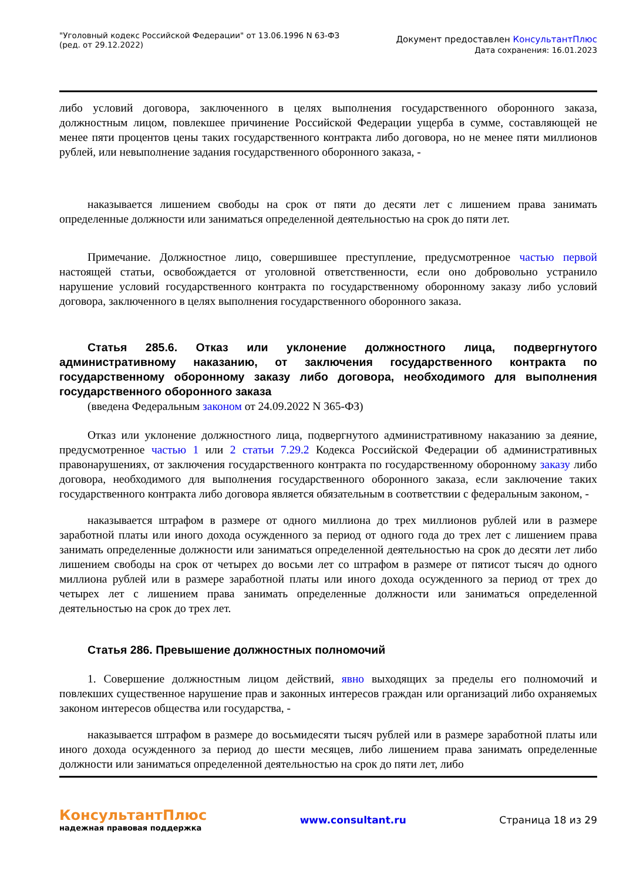"Уголовный кодекс Российской Федерации" от 13.06.1996 N 63-ФЗ
(ред. от 29.12.2022)
Документ предоставлен КонсультантПлюс
Дата сохранения: 16.01.2023
либо условий договора, заключенного в целях выполнения государственного оборонного заказа, должностным лицом, повлекшее причинение Российской Федерации ущерба в сумме, составляющей не менее пяти процентов цены таких государственного контракта либо договора, но не менее пяти миллионов рублей, или невыполнение задания государственного оборонного заказа, -
наказывается лишением свободы на срок от пяти до десяти лет с лишением права занимать определенные должности или заниматься определенной деятельностью на срок до пяти лет.
Примечание. Должностное лицо, совершившее преступление, предусмотренное частью первой настоящей статьи, освобождается от уголовной ответственности, если оно добровольно устранило нарушение условий государственного контракта по государственному оборонному заказу либо условий договора, заключенного в целях выполнения государственного оборонного заказа.
Статья 285.6. Отказ или уклонение должностного лица, подвергнутого административному наказанию, от заключения государственного контракта по государственному оборонному заказу либо договора, необходимого для выполнения государственного оборонного заказа
(введена Федеральным законом от 24.09.2022 N 365-ФЗ)
Отказ или уклонение должностного лица, подвергнутого административному наказанию за деяние, предусмотренное частью 1 или 2 статьи 7.29.2 Кодекса Российской Федерации об административных правонарушениях, от заключения государственного контракта по государственному оборонному заказу либо договора, необходимого для выполнения государственного оборонного заказа, если заключение таких государственного контракта либо договора является обязательным в соответствии с федеральным законом, -
наказывается штрафом в размере от одного миллиона до трех миллионов рублей или в размере заработной платы или иного дохода осужденного за период от одного года до трех лет с лишением права занимать определенные должности или заниматься определенной деятельностью на срок до десяти лет либо лишением свободы на срок от четырех до восьми лет со штрафом в размере от пятисот тысяч до одного миллиона рублей или в размере заработной платы или иного дохода осужденного за период от трех до четырех лет с лишением права занимать определенные должности или заниматься определенной деятельностью на срок до трех лет.
Статья 286. Превышение должностных полномочий
1. Совершение должностным лицом действий, явно выходящих за пределы его полномочий и повлекших существенное нарушение прав и законных интересов граждан или организаций либо охраняемых законом интересов общества или государства, -
наказывается штрафом в размере до восьмидесяти тысяч рублей или в размере заработной платы или иного дохода осужденного за период до шести месяцев, либо лишением права занимать определенные должности или заниматься определенной деятельностью на срок до пяти лет, либо
КонсультантПлюс
надежная правовая поддержка
www.consultant.ru Страница 18 из 29